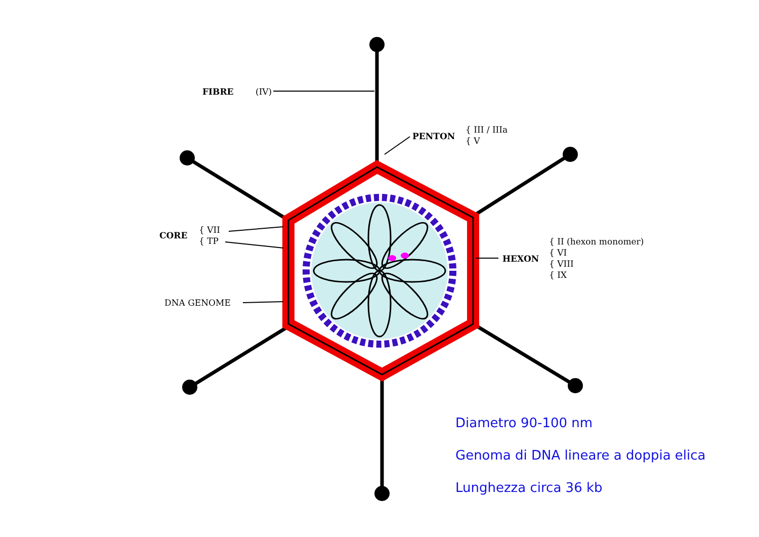FIBRE (IV)
PENTON
{ III / IIIa
{ V
CORE
{ VII
{ TP
HEXON
{ II (hexon monomer)
{ VI
{ VIII
{ IX
DNA GENOME
Diametro 90-100 nm
Genoma di DNA lineare a doppia elica
Lunghezza circa 36 kb